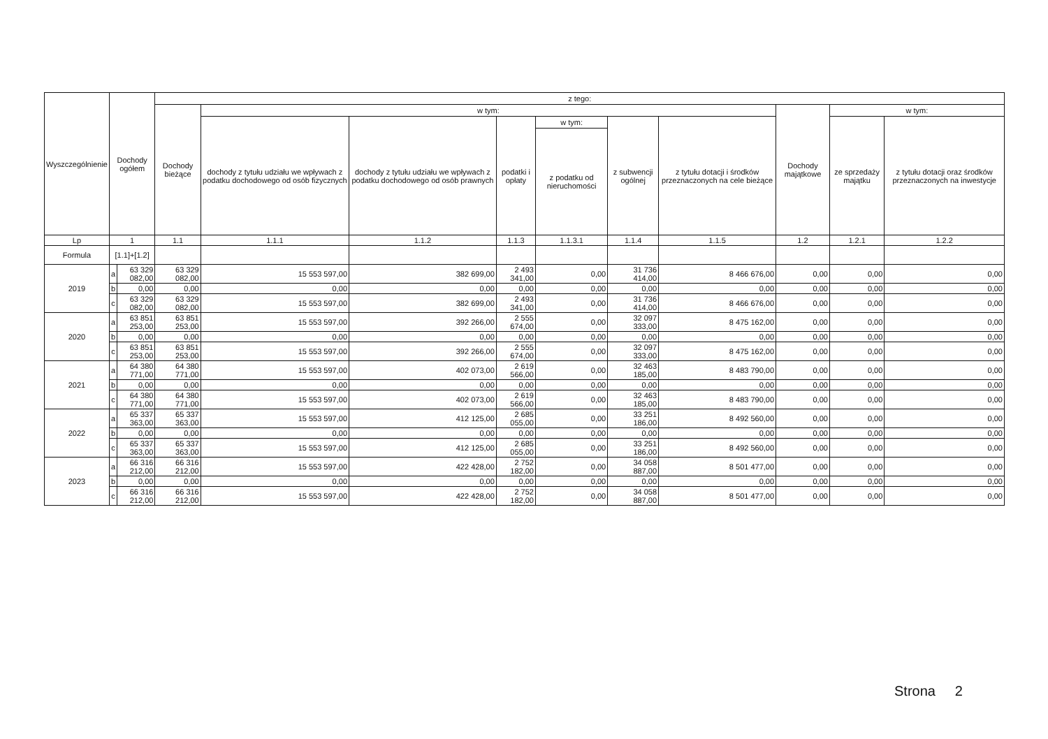| Wyszczególnienie | Dochody ogółem | | z tego: | | | | | | | | | |
| --- | --- | --- | --- | --- | --- | --- | --- | --- | --- | --- | --- | --- |
| | | | Dochody bieżące | w tym: | | | | | | Dochody majątkowe | w tym: | |
| | | | | dochody z tytułu udziału we wpływach z podatku dochodowego od osób fizycznych | dochody z tytułu udziału we wpływach z podatku dochodowego od osób prawnych | podatki i opłaty | w tym: | z subwencji ogólnej | z tytułu dotacji i środków przeznaczonych na cele bieżące | | ze sprzedaży majątku | z tytułu dotacji oraz środków przeznaczonych na inwestycje |
| | | | | | | | z podatku od nieruchomości | | | | | |
| Lp | 1 | | 1.1 | 1.1.1 | 1.1.2 | 1.1.3 | 1.1.3.1 | 1.1.4 | 1.1.5 | 1.2 | 1.2.1 | 1.2.2 |
| Formula | [1.1]+[1.2] | | | | | | | | | | | |
| 2019 | a | 63 329 082,00 | 63 329 082,00 | 15 553 597,00 | 382 699,00 | 2 493 341,00 | 0,00 | 31 736 414,00 | 8 466 676,00 | 0,00 | 0,00 | 0,00 |
| | b | 0,00 | 0,00 | 0,00 | 0,00 | 0,00 | 0,00 | 0,00 | 0,00 | 0,00 | 0,00 | 0,00 |
| | c | 63 329 082,00 | 63 329 082,00 | 15 553 597,00 | 382 699,00 | 2 493 341,00 | 0,00 | 31 736 414,00 | 8 466 676,00 | 0,00 | 0,00 | 0,00 |
| 2020 | a | 63 851 253,00 | 63 851 253,00 | 15 553 597,00 | 392 266,00 | 2 555 674,00 | 0,00 | 32 097 333,00 | 8 475 162,00 | 0,00 | 0,00 | 0,00 |
| | b | 0,00 | 0,00 | 0,00 | 0,00 | 0,00 | 0,00 | 0,00 | 0,00 | 0,00 | 0,00 | 0,00 |
| | c | 63 851 253,00 | 63 851 253,00 | 15 553 597,00 | 392 266,00 | 2 555 674,00 | 0,00 | 32 097 333,00 | 8 475 162,00 | 0,00 | 0,00 | 0,00 |
| 2021 | a | 64 380 771,00 | 64 380 771,00 | 15 553 597,00 | 402 073,00 | 2 619 566,00 | 0,00 | 32 463 185,00 | 8 483 790,00 | 0,00 | 0,00 | 0,00 |
| | b | 0,00 | 0,00 | 0,00 | 0,00 | 0,00 | 0,00 | 0,00 | 0,00 | 0,00 | 0,00 | 0,00 |
| | c | 64 380 771,00 | 64 380 771,00 | 15 553 597,00 | 402 073,00 | 2 619 566,00 | 0,00 | 32 463 185,00 | 8 483 790,00 | 0,00 | 0,00 | 0,00 |
| 2022 | a | 65 337 363,00 | 65 337 363,00 | 15 553 597,00 | 412 125,00 | 2 685 055,00 | 0,00 | 33 251 186,00 | 8 492 560,00 | 0,00 | 0,00 | 0,00 |
| | b | 0,00 | 0,00 | 0,00 | 0,00 | 0,00 | 0,00 | 0,00 | 0,00 | 0,00 | 0,00 | 0,00 |
| | c | 65 337 363,00 | 65 337 363,00 | 15 553 597,00 | 412 125,00 | 2 685 055,00 | 0,00 | 33 251 186,00 | 8 492 560,00 | 0,00 | 0,00 | 0,00 |
| 2023 | a | 66 316 212,00 | 66 316 212,00 | 15 553 597,00 | 422 428,00 | 2 752 182,00 | 0,00 | 34 058 887,00 | 8 501 477,00 | 0,00 | 0,00 | 0,00 |
| | b | 0,00 | 0,00 | 0,00 | 0,00 | 0,00 | 0,00 | 0,00 | 0,00 | 0,00 | 0,00 | 0,00 |
| | c | 66 316 212,00 | 66 316 212,00 | 15 553 597,00 | 422 428,00 | 2 752 182,00 | 0,00 | 34 058 887,00 | 8 501 477,00 | 0,00 | 0,00 | 0,00 |
Strona 2